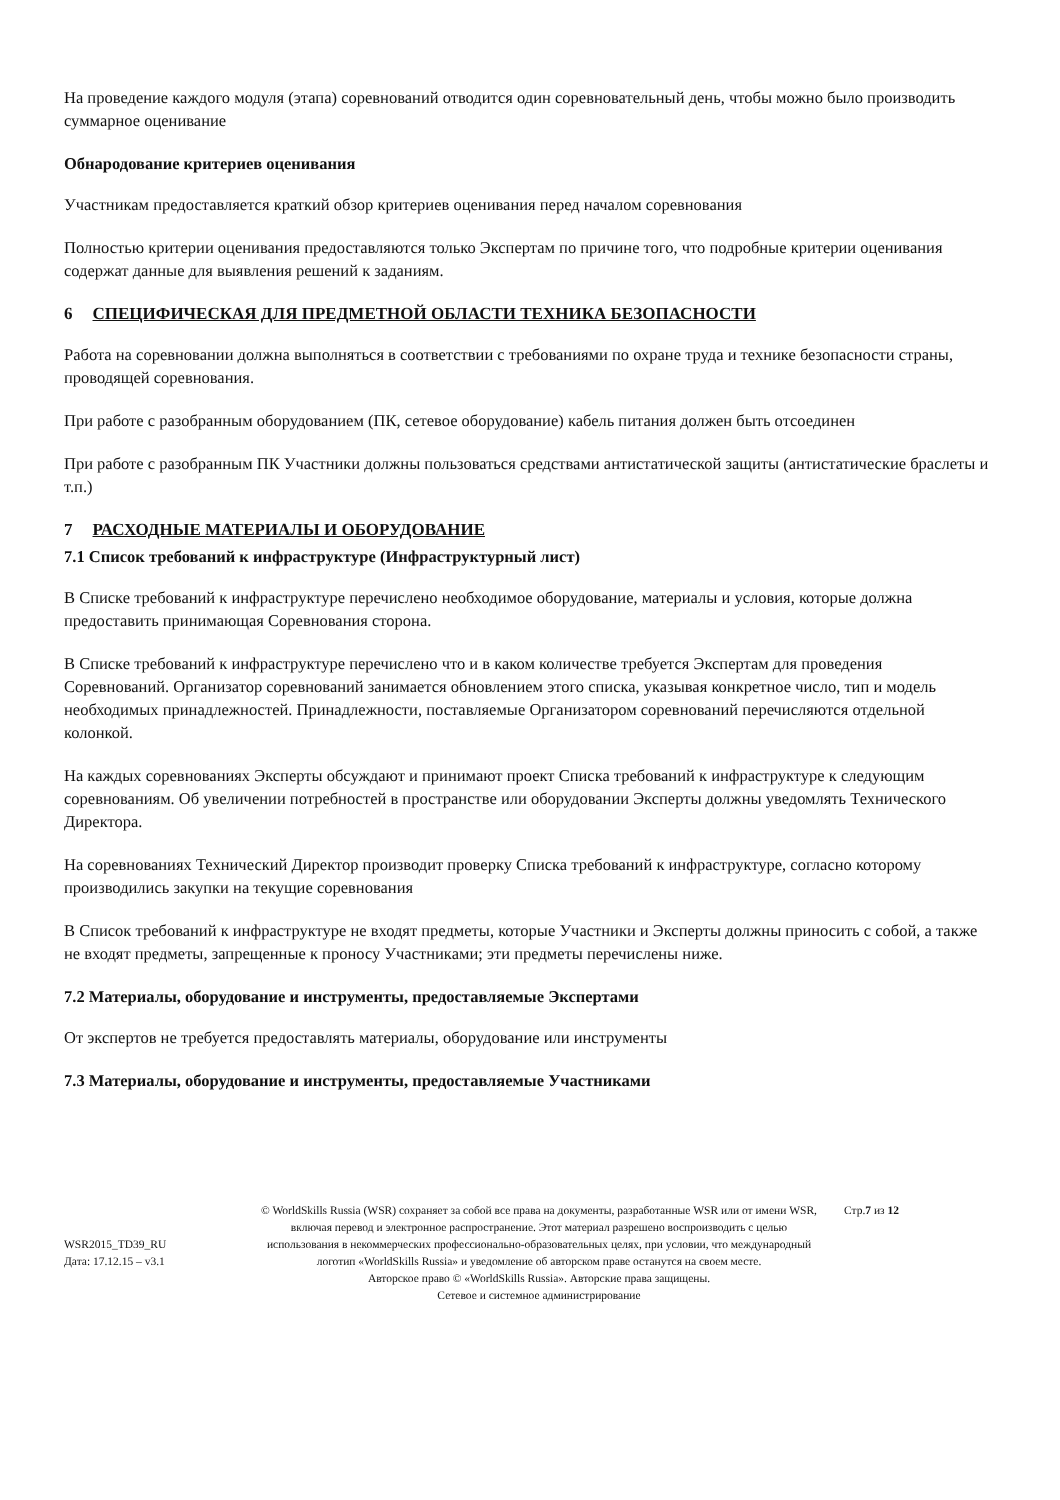На проведение каждого модуля (этапа) соревнований отводится один соревновательный день, чтобы можно было производить суммарное оценивание
Обнародование критериев оценивания
Участникам предоставляется краткий обзор критериев оценивания перед началом соревнования
Полностью критерии оценивания предоставляются только Экспертам по причине того, что подробные критерии оценивания содержат данные для выявления решений к заданиям.
6 СПЕЦИФИЧЕСКАЯ ДЛЯ ПРЕДМЕТНОЙ ОБЛАСТИ ТЕХНИКА БЕЗОПАСНОСТИ
Работа на соревновании должна выполняться в соответствии с требованиями по охране труда и технике безопасности страны, проводящей соревнования.
При работе с разобранным оборудованием (ПК, сетевое оборудование) кабель питания должен быть отсоединен
При работе с разобранным ПК Участники должны пользоваться средствами антистатической защиты (антистатические браслеты и т.п.)
7 РАСХОДНЫЕ МАТЕРИАЛЫ И ОБОРУДОВАНИЕ
7.1 Список требований к инфраструктуре (Инфраструктурный лист)
В Списке требований к инфраструктуре перечислено необходимое оборудование, материалы и условия, которые должна предоставить принимающая Соревнования сторона.
В Списке требований к инфраструктуре перечислено что и в каком количестве требуется Экспертам для проведения Соревнований. Организатор соревнований занимается обновлением этого списка, указывая конкретное число, тип и модель необходимых принадлежностей. Принадлежности, поставляемые Организатором соревнований перечисляются отдельной колонкой.
На каждых соревнованиях Эксперты обсуждают и принимают проект Списка требований к инфраструктуре к следующим соревнованиям. Об увеличении потребностей в пространстве или оборудовании Эксперты должны уведомлять Технического Директора.
На соревнованиях Технический Директор производит проверку Списка требований к инфраструктуре, согласно которому производились закупки на текущие соревнования
В Список требований к инфраструктуре не входят предметы, которые Участники и Эксперты должны приносить с собой, а также не входят предметы, запрещенные к проносу Участниками; эти предметы перечислены ниже.
7.2 Материалы, оборудование и инструменты, предоставляемые Экспертами
От экспертов не требуется предоставлять материалы, оборудование или инструменты
7.3 Материалы, оборудование и инструменты, предоставляемые Участниками
WSR2015_TD39_RU
Дата: 17.12.15 – v3.1
© WorldSkills Russia (WSR) сохраняет за собой все права на документы, разработанные WSR или от имени WSR, включая перевод и электронное распространение. Этот материал разрешено воспроизводить с целью использования в некоммерческих профессионально-образовательных целях, при условии, что международный логотип «WorldSkills Russia» и уведомление об авторском праве останутся на своем месте.
Авторское право © «WorldSkills Russia». Авторские права защищены.
Сетевое и системное администрирование
Стр.7 из 12